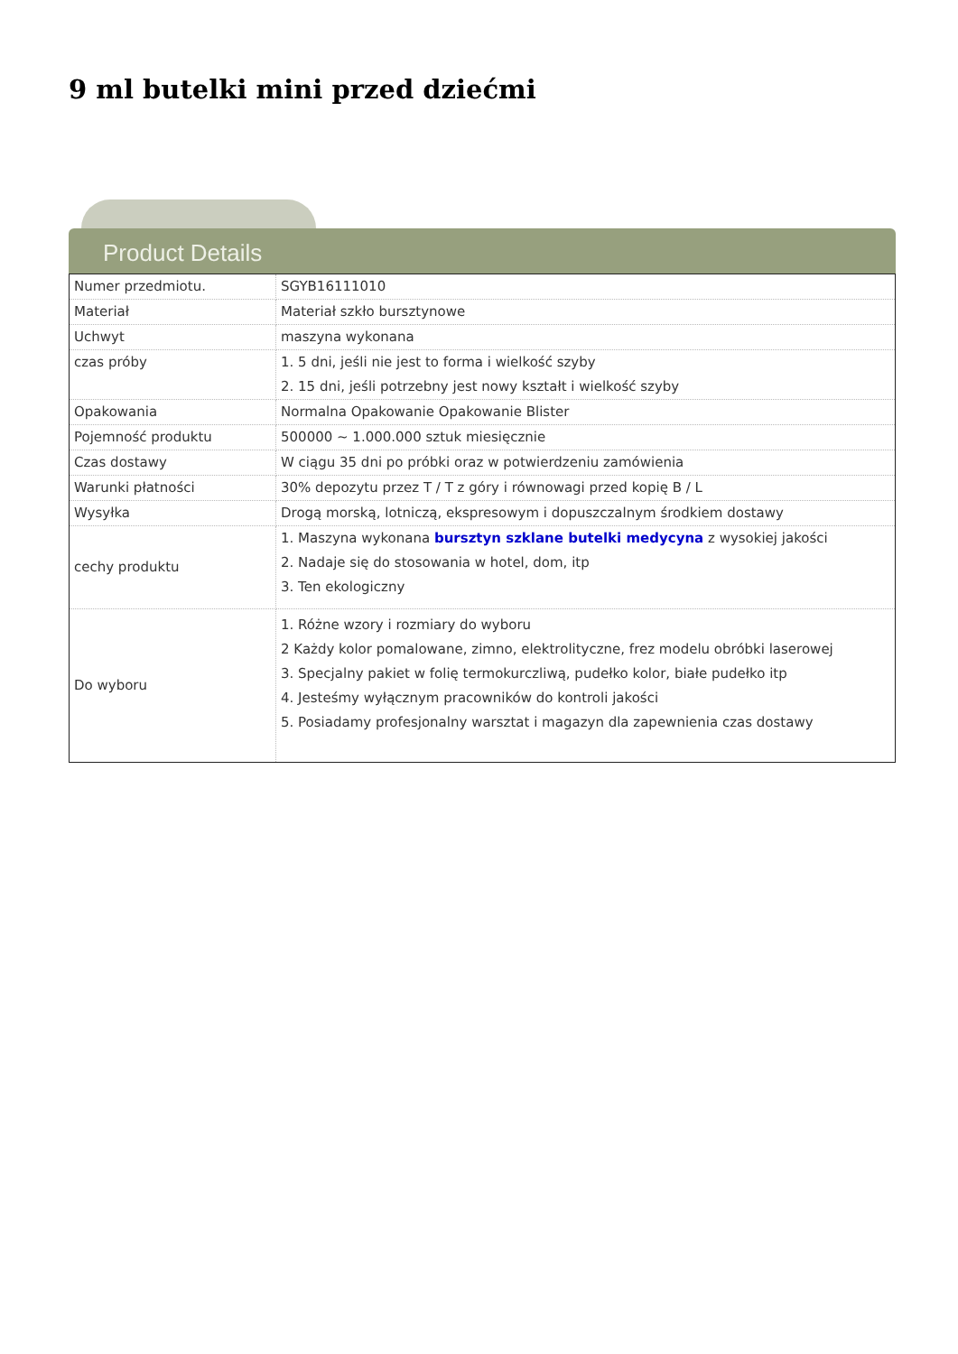9 ml butelki mini przed dziećmi
Product Details
| Numer przedmiotu. | SGYB16111010 |
| Materiał | Materiał szkło bursztynowe |
| Uchwyt | maszyna wykonana |
| czas próby | 1. 5 dni, jeśli nie jest to forma i wielkość szyby 2. 15 dni, jeśli potrzebny jest nowy kształt i wielkość szyby |
| Opakowania | Normalna Opakowanie Opakowanie Blister |
| Pojemność produktu | 500000 ~ 1.000.000 sztuk miesięcznie |
| Czas dostawy | W ciągu 35 dni po próbki oraz w potwierdzeniu zamówienia |
| Warunki płatności | 30% depozytu przez T / T z góry i równowagi przed kopię B / L |
| Wysyłka | Drogą morską, lotniczą, ekspresowym i dopuszczalnym środkiem dostawy |
| cechy produktu | 1. Maszyna wykonana bursztyn szklane butelki medycyna z wysokiej jakości 2. Nadaje się do stosowania w hotel, dom, itp 3. Ten ekologiczny |
| Do wyboru | 1. Różne wzory i rozmiary do wyboru 2 Każdy kolor pomalowane, zimno, elektrolityczne, frez modelu obróbki laserowej 3. Specjalny pakiet w folię termokurczliwą, pudełko kolor, białe pudełko itp 4. Jesteśmy wyłącznym pracowników do kontroli jakości 5. Posiadamy profesjonalny warsztat i magazyn dla zapewnienia czas dostawy |